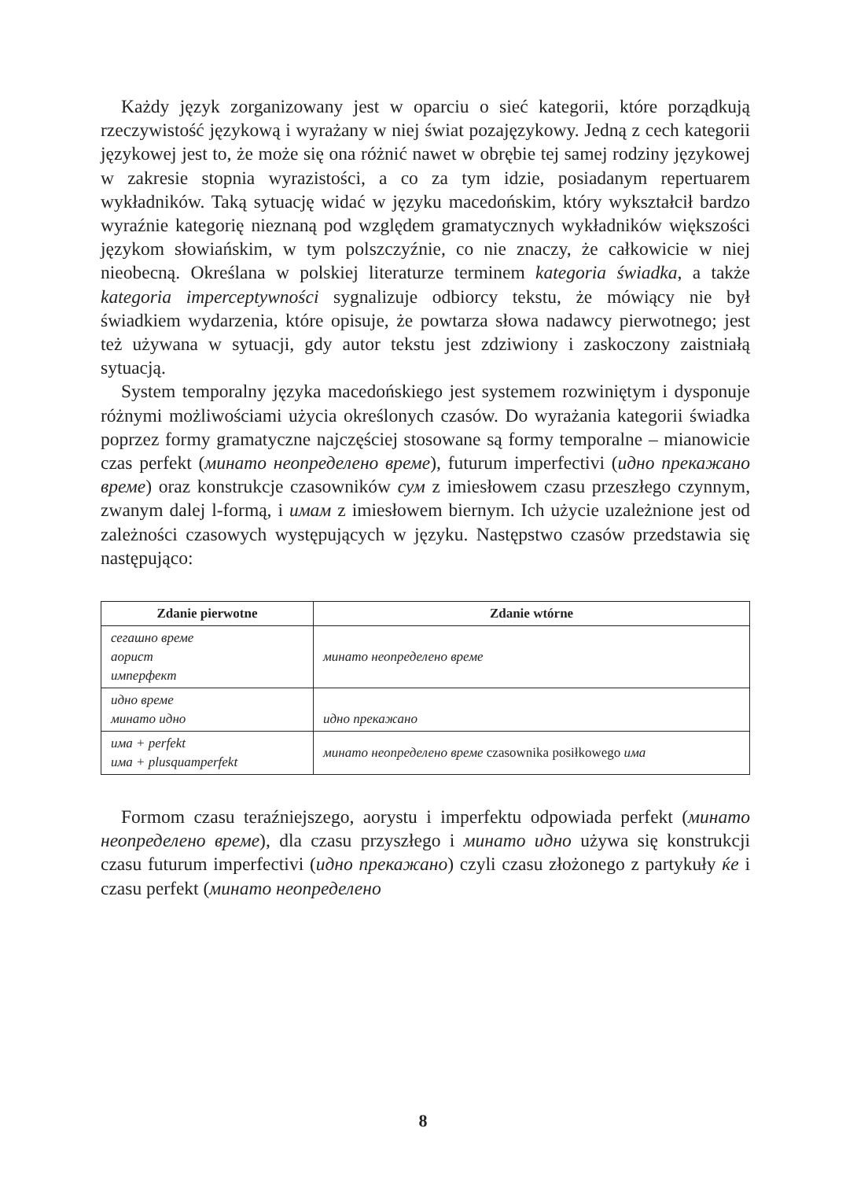Każdy język zorganizowany jest w oparciu o sieć kategorii, które porządkują rzeczywistość językową i wyrażany w niej świat pozajęzykowy. Jedną z cech kategorii językowej jest to, że może się ona różnić nawet w obrębie tej samej rodziny językowej w zakresie stopnia wyrazistości, a co za tym idzie, posiadanym repertuarem wykładników. Taką sytuację widać w języku macedońskim, który wykształcił bardzo wyraźnie kategorię nieznaną pod względem gramatycznych wykładników większości językom słowiańskim, w tym polszczyźnie, co nie znaczy, że całkowicie w niej nieobecną. Określana w polskiej literaturze terminem kategoria świadka, a także kategoria imperceptywności sygnalizuje odbiorcy tekstu, że mówiący nie był świadkiem wydarzenia, które opisuje, że powtarza słowa nadawcy pierwotnego; jest też używana w sytuacji, gdy autor tekstu jest zdziwiony i zaskoczony zaistniałą sytuacją.
System temporalny języka macedońskiego jest systemem rozwiniętym i dysponuje różnymi możliwościami użycia określonych czasów. Do wyrażania kategorii świadka poprzez formy gramatyczne najczęściej stosowane są formy temporalne – mianowicie czas perfekt (минато неопределено време), futurum imperfectivi (идно прекажано време) oraz konstrukcje czasowników сум z imiesłowem czasu przeszłego czynnym, zwanym dalej l-formą, i имам z imiesłowem biernym. Ich użycie uzależnione jest od zależności czasowych występujących w języku. Następstwo czasów przedstawia się następująco:
| Zdanie pierwotne | Zdanie wtórne |
| --- | --- |
| сегашно време аорист имперфект | минато неопределено време |
| идно време минато идно | идно прекажано |
| има + perfekt има + plusquamperfekt | минато неопределено време czasownika posiłkowego има |
Formom czasu teraźniejszego, aorystu i imperfektu odpowiada perfekt (минато неопределено време), dla czasu przyszłego i минато идно używa się konstrukcji czasu futurum imperfectivi (идно прекажано) czyli czasu złożonego z partykuły ќе i czasu perfekt (минато неопределено
8